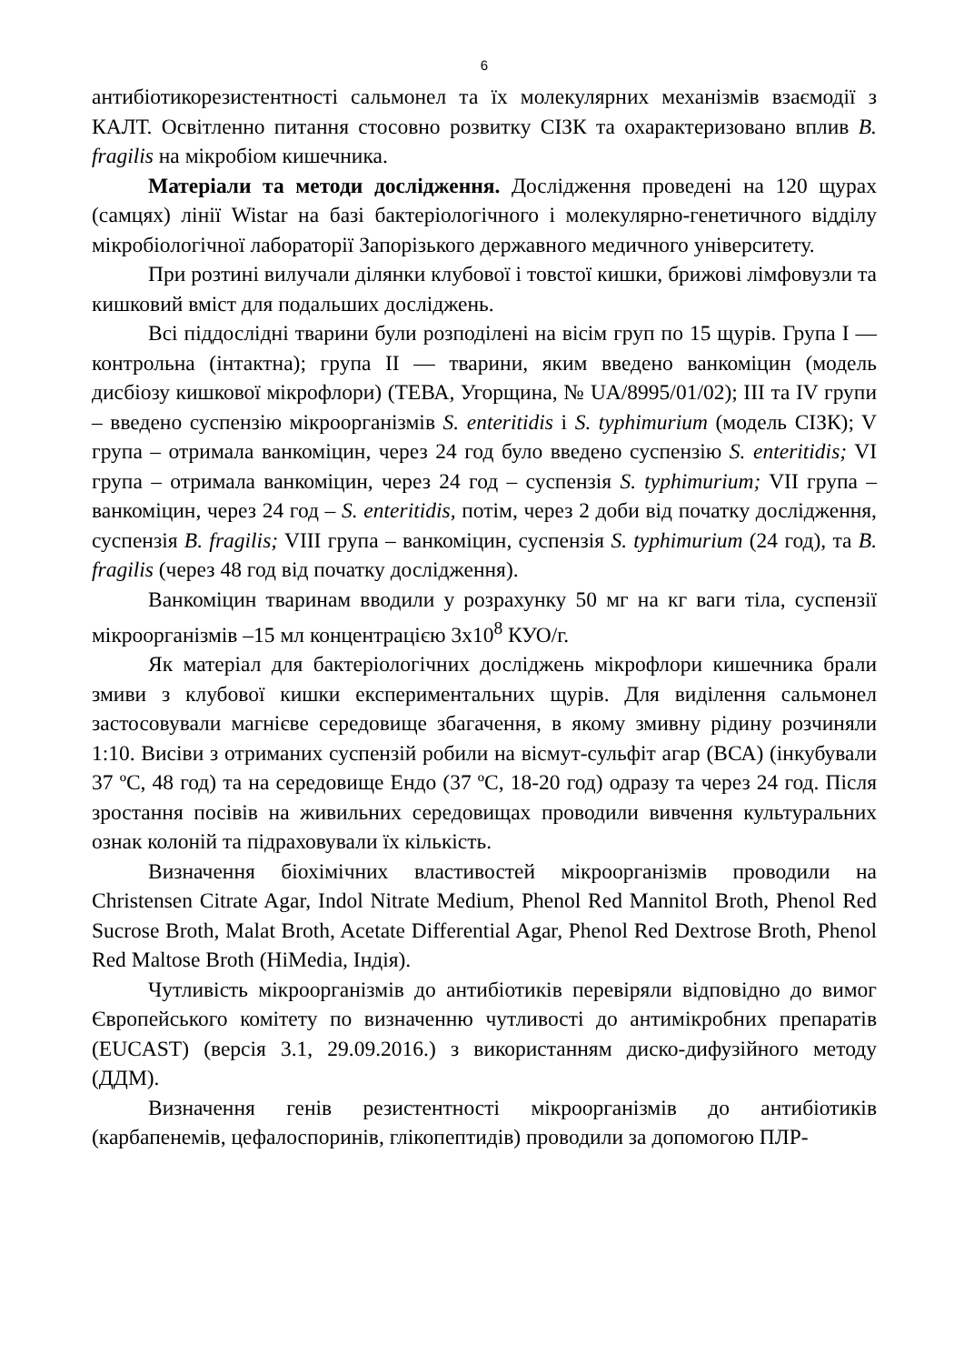6
антибіотикорезистентності сальмонел та їх молекулярних механізмів взаємодії з КАЛТ. Освітленно питання стосовно розвитку СІЗК та охарактеризовано вплив B. fragilis на мікробіом кишечника.
Матеріали та методи дослідження. Дослідження проведені на 120 щурах (самцях) лінії Wistar на базі бактеріологічного і молекулярно-генетичного відділу мікробіологічної лабораторії Запорізького державного медичного університету.
При розтині вилучали ділянки клубової і товстої кишки, брижові лімфовузли та кишковий вміст для подальших досліджень.
Всі піддослідні тварини були розподілені на вісім груп по 15 щурів. Група І — контрольна (інтактна); група ІІ — тварини, яким введено ванкоміцин (модель дисбіозу кишкової мікрофлори) (ТЕВА, Угорщина, № UA/8995/01/02); ІІІ та IV групи – введено суспензію мікроорганізмів S. enteritidis і S. typhimurium (модель СІЗК); V група – отримала ванкоміцин, через 24 год було введено суспензію S. enteritidis; VI група – отримала ванкоміцин, через 24 год – суспензія S. typhimurium; VII група – ванкоміцин, через 24 год – S. enteritidis, потім, через 2 доби від початку дослідження, суспензія B. fragilis; VIII група – ванкоміцин, суспензія S. typhimurium (24 год), та B. fragilis (через 48 год від початку дослідження).
Ванкоміцин тваринам вводили у розрахунку 50 мг на кг ваги тіла, суспензії мікроорганізмів –15 мл концентрацією 3х10<sup>8</sup> КУО/г.
Як матеріал для бактеріологічних досліджень мікрофлори кишечника брали змиви з клубової кишки експериментальних щурів. Для виділення сальмонел застосовували магнієве середовище збагачення, в якому змивну рідину розчиняли 1:10. Висіви з отриманих суспензій робили на вісмут-сульфіт агар (ВСА) (інкубували 37 ºС, 48 год) та на середовище Ендо (37 ºС, 18-20 год) одразу та через 24 год. Після зростання посівів на живильних середовищах проводили вивчення культуральних ознак колоній та підраховували їх кількість.
Визначення біохімічних властивостей мікроорганізмів проводили на Christensen Citrate Agar, Indol Nitrate Medium, Phenol Red Mannitol Broth, Phenol Red Sucrose Broth, Malat Broth, Acetate Differential Agar, Phenol Red Dextrose Broth, Phenol Red Maltose Broth (HiMedia, Індія).
Чутливість мікроорганізмів до антибіотиків перевіряли відповідно до вимог Європейського комітету по визначенню чутливості до антимікробних препаратів (EUCAST) (версія 3.1, 29.09.2016.) з використанням диско-дифузійного методу (ДДМ).
Визначення генів резистентності мікроорганізмів до антибіотиків (карбапенемів, цефалоспоринів, глікопептидів) проводили за допомогою ПЛР-